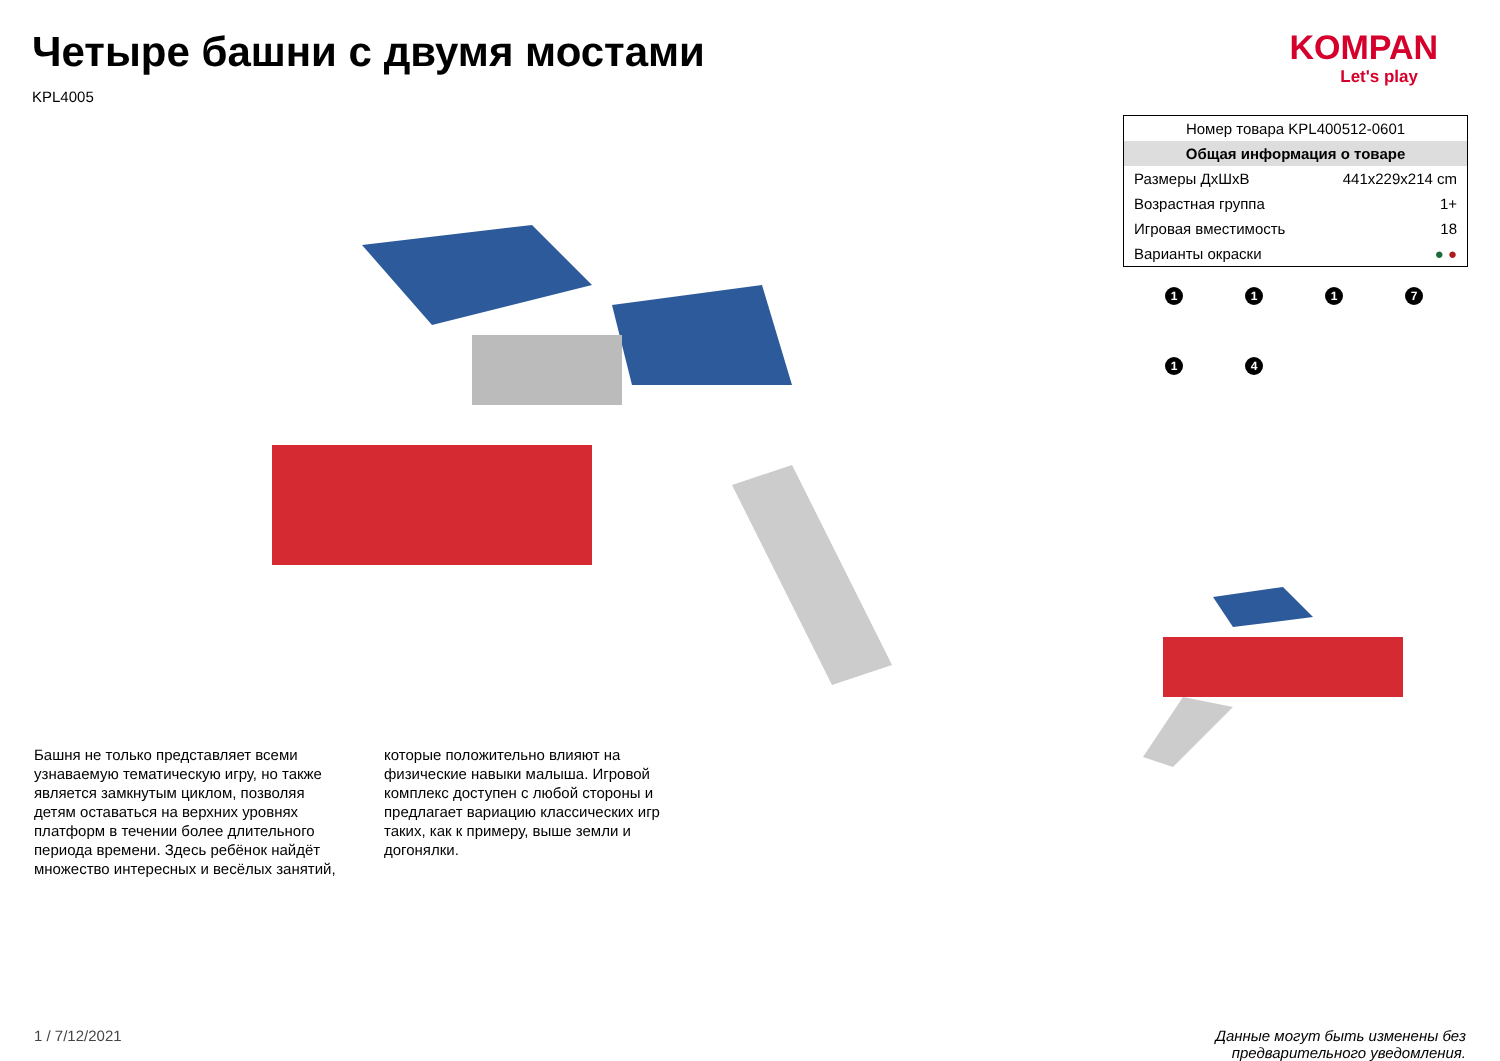Четыре башни с двумя мостами
KPL4005
KOMPAN
Let's play
Башня не только представляет всеми узнаваемую тематическую игру, но также является замкнутым циклом, позволяя детям оставаться на верхних уровнях платформ в течении более длительного периода времени. Здесь ребёнок найдёт множество интересных и весёлых занятий, которые положительно влияют на физические навыки малыша. Игровой комплекс доступен с любой стороны и предлагает вариацию классических игр таких, как к примеру, выше земли и догонялки.
| Номер товара KPL400512-0601 | |
| Общая информация о товаре | |
| Размеры ДхШхВ | 441x229x214 cm |
| Возрастная группа | 1+ |
| Игровая вместимость | 18 |
| Варианты окраски | ● ● |
1
1
1
7
1
4
1 / 7/12/2021 Данные могут быть изменены без
предварительного уведомления.